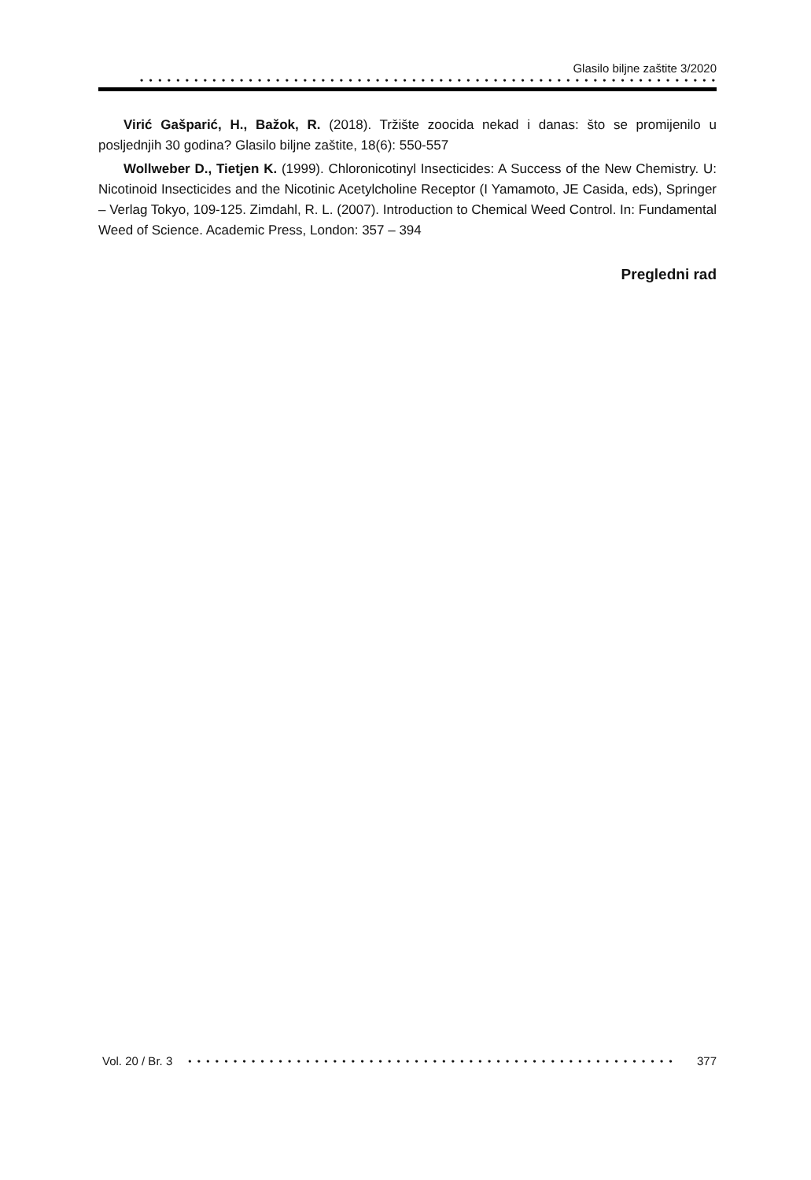Glasilo biljne zaštite 3/2020
• • • • • • • • • • • • • • • • • • • • • • • • • • • • • • • • • • • • • • • • • • • • • • • • • • • • • • • • • • • • • • • •
Virić Gašparić, H., Bažok, R. (2018). Tržište zoocida nekad i danas: što se promijenilo u posljednjih 30 godina? Glasilo biljne zaštite, 18(6): 550-557
Wollweber D., Tietjen K. (1999). Chloronicotinyl Insecticides: A Success of the New Chemistry. U: Nicotinoid Insecticides and the Nicotinic Acetylcholine Receptor (I Yamamoto, JE Casida, eds), Springer – Verlag Tokyo, 109-125. Zimdahl, R. L. (2007). Introduction to Chemical Weed Control. In: Fundamental Weed of Science. Academic Press, London: 357 – 394
Pregledni rad
Vol. 20 / Br. 3 • • • • • • • • • • • • • • • • • • • • • • • • • • • • • • • • • • • • • • • • • • • • • • • • • • • • • • 377